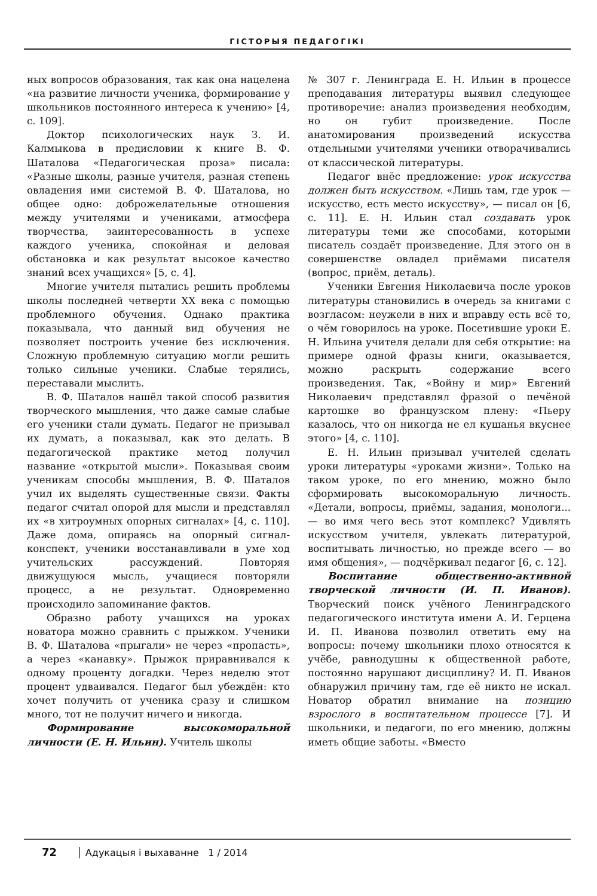ГІСТОРЫЯ ПЕДАГОГІКІ
ных вопросов образования, так как она нацелена «на развитие личности ученика, формирование у школьников постоянного интереса к учению» [4, с. 109].
Доктор психологических наук З. И. Калмыкова в предисловии к книге В. Ф. Шаталова «Педагогическая проза» писала: «Разные школы, разные учителя, разная степень овладения ими системой В. Ф. Шаталова, но общее одно: доброжелательные отношения между учителями и учениками, атмосфера творчества, заинтересованность в успехе каждого ученика, спокойная и деловая обстановка и как результат высокое качество знаний всех учащихся» [5, с. 4].
Многие учителя пытались решить проблемы школы последней четверти XX века с помощью проблемного обучения. Однако практика показывала, что данный вид обучения не позволяет построить учение без исключения. Сложную проблемную ситуацию могли решить только сильные ученики. Слабые терялись, переставали мыслить.
В. Ф. Шаталов нашёл такой способ развития творческого мышления, что даже самые слабые его ученики стали думать. Педагог не призывал их думать, а показывал, как это делать. В педагогической практике метод получил название «открытой мысли». Показывая своим ученикам способы мышления, В. Ф. Шаталов учил их выделять существенные связи. Факты педагог считал опорой для мысли и представлял их «в хитроумных опорных сигналах» [4, с. 110]. Даже дома, опираясь на опорный сигнал-конспект, ученики восстанавливали в уме ход учительских рассуждений. Повторяя движущуюся мысль, учащиеся повторяли процесс, а не результат. Одновременно происходило запоминание фактов.
Образно работу учащихся на уроках новатора можно сравнить с прыжком. Ученики В. Ф. Шаталова «прыгали» не через «пропасть», а через «канавку». Прыжок приравнивался к одному проценту догадки. Через неделю этот процент удваивался. Педагог был убеждён: кто хочет получить от ученика сразу и слишком много, тот не получит ничего и никогда.
Формирование высокоморальной личности (Е. Н. Ильин). Учитель школы
№ 307 г. Ленинграда Е. Н. Ильин в процессе преподавания литературы выявил следующее противоречие: анализ произведения необходим, но он губит произведение. После анатомирования произведений искусства отдельными учителями ученики отворачивались от классической литературы.
Педагог внёс предложение: урок искусства должен быть искусством. «Лишь там, где урок — искусство, есть место искусству», — писал он [6, с. 11]. Е. Н. Ильин стал создавать урок литературы теми же способами, которыми писатель создаёт произведение. Для этого он в совершенстве овладел приёмами писателя (вопрос, приём, деталь).
Ученики Евгения Николаевича после уроков литературы становились в очередь за книгами с возгласом: неужели в них и вправду есть всё то, о чём говорилось на уроке. Посетившие уроки Е. Н. Ильина учителя делали для себя открытие: на примере одной фразы книги, оказывается, можно раскрыть содержание всего произведения. Так, «Войну и мир» Евгений Николаевич представлял фразой о печёной картошке во французском плену: «Пьеру казалось, что он никогда не ел кушанья вкуснее этого» [4, с. 110].
Е. Н. Ильин призывал учителей сделать уроки литературы «уроками жизни». Только на таком уроке, по его мнению, можно было сформировать высокоморальную личность. «Детали, вопросы, приёмы, задания, монологи... — во имя чего весь этот комплекс? Удивлять искусством учителя, увлекать литературой, воспитывать личностью, но прежде всего — во имя общения», — подчёркивал педагог [6, с. 12].
Воспитание общественно-активной творческой личности (И. П. Иванов). Творческий поиск учёного Ленинградского педагогического института имени А. И. Герцена И. П. Иванова позволил ответить ему на вопросы: почему школьники плохо относятся к учёбе, равнодушны к общественной работе, постоянно нарушают дисциплину? И. П. Иванов обнаружил причину там, где её никто не искал. Новатор обратил внимание на позицию взрослого в воспитательном процессе [7]. И школьники, и педагоги, по его мнению, должны иметь общие заботы. «Вместо
72 │ Адукацыя і выхаванне 1 / 2014